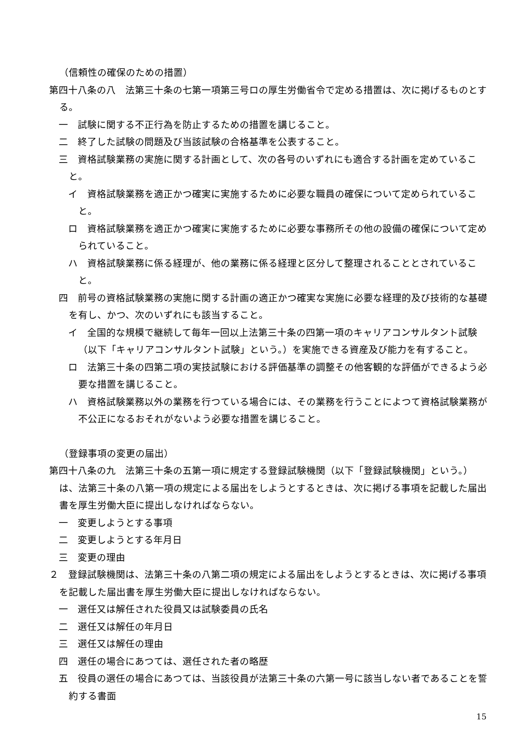（信頼性の確保のための措置）
第四十八条の八　法第三十条の七第一項第三号ロの厚生労働省令で定める措置は、次に掲げるものとする。
一　試験に関する不正行為を防止するための措置を講じること。
二　終了した試験の問題及び当該試験の合格基準を公表すること。
三　資格試験業務の実施に関する計画として、次の各号のいずれにも適合する計画を定めていること。
イ　資格試験業務を適正かつ確実に実施するために必要な職員の確保について定められていること。
ロ　資格試験業務を適正かつ確実に実施するために必要な事務所その他の設備の確保について定められていること。
ハ　資格試験業務に係る経理が、他の業務に係る経理と区分して整理されることとされていること。
四　前号の資格試験業務の実施に関する計画の適正かつ確実な実施に必要な経理的及び技術的な基礎を有し、かつ、次のいずれにも該当すること。
イ　全国的な規模で継続して毎年一回以上法第三十条の四第一項のキャリアコンサルタント試験（以下「キャリアコンサルタント試験」という。）を実施できる資産及び能力を有すること。
ロ　法第三十条の四第二項の実技試験における評価基準の調整その他客観的な評価ができるよう必要な措置を講じること。
ハ　資格試験業務以外の業務を行つている場合には、その業務を行うことによつて資格試験業務が不公正になるおそれがないよう必要な措置を講じること。
（登録事項の変更の届出）
第四十八条の九　法第三十条の五第一項に規定する登録試験機関（以下「登録試験機関」という。）は、法第三十条の八第一項の規定による届出をしようとするときは、次に掲げる事項を記載した届出書を厚生労働大臣に提出しなければならない。
一　変更しようとする事項
二　変更しようとする年月日
三　変更の理由
２　登録試験機関は、法第三十条の八第二項の規定による届出をしようとするときは、次に掲げる事項を記載した届出書を厚生労働大臣に提出しなければならない。
一　選任又は解任された役員又は試験委員の氏名
二　選任又は解任の年月日
三　選任又は解任の理由
四　選任の場合にあつては、選任された者の略歴
五　役員の選任の場合にあつては、当該役員が法第三十条の六第一号に該当しない者であることを誓約する書面
15